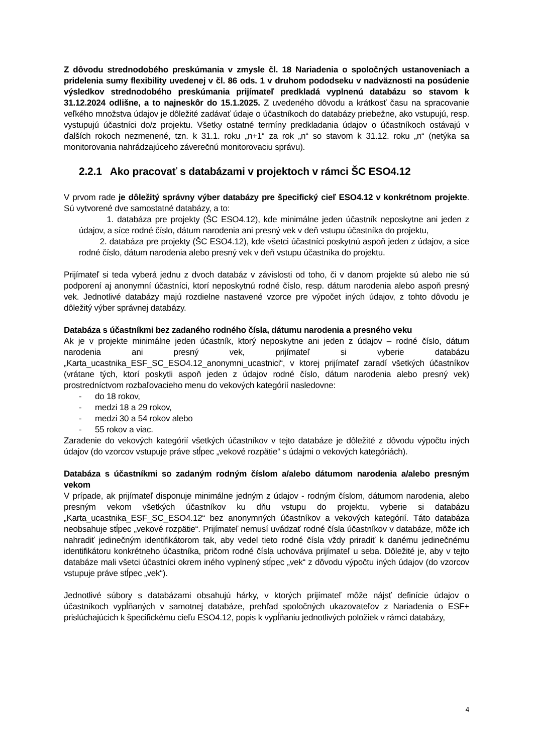Z dôvodu strednodobého preskúmania v zmysle čl. 18 Nariadenia o spoločných ustanoveniach a pridelenia sumy flexibility uvedenej v čl. 86 ods. 1 v druhom pododseku v nadväznosti na posúdenie výsledkov strednodobého preskúmania prijímateľ predkladá vyplnenú databázu so stavom k 31.12.2024 odlišne, a to najneskôr do 15.1.2025. Z uvedeného dôvodu a krátkosť času na spracovanie veľkého množstva údajov je dôležité zadávať údaje o účastníkoch do databázy priebežne, ako vstupujú, resp. vystupujú účastníci do/z projektu. Všetky ostatné termíny predkladania údajov o účastníkoch ostávajú v ďalších rokoch nezmenené, tzn. k 31.1. roku „n+1“ za rok „n“ so stavom k 31.12. roku „n“ (netýka sa monitorovania nahrádzajúceho záverečnú monitorovaciu správu).
2.2.1 Ako pracovať s databázami v projektoch v rámci ŠC ESO4.12
V prvom rade je dôležitý správny výber databázy pre špecifický cieľ ESO4.12 v konkrétnom projekte. Sú vytvorené dve samostatné databázy, a to:
1. databáza pre projekty (ŠC ESO4.12), kde minimálne jeden účastník neposkytne ani jeden z údajov, a síce rodné číslo, dátum narodenia ani presný vek v deň vstupu účastníka do projektu,
2. databáza pre projekty (ŠC ESO4.12), kde všetci účastníci poskytnú aspoň jeden z údajov, a síce rodné číslo, dátum narodenia alebo presný vek v deň vstupu účastníka do projektu.
Prijímateľ si teda vyberá jednu z dvoch databáz v závislosti od toho, či v danom projekte sú alebo nie sú podporení aj anonymní účastníci, ktorí neposkytnú rodné číslo, resp. dátum narodenia alebo aspoň presný vek. Jednotlivé databázy majú rozdielne nastavené vzorce pre výpočet iných údajov, z tohto dôvodu je dôležitý výber správnej databázy.
Databáza s účastníkmi bez zadaného rodného čísla, dátumu narodenia a presného veku
Ak je v projekte minimálne jeden účastník, ktorý neposkytne ani jeden z údajov – rodné číslo, dátum narodenia ani presný vek, prijímateľ si vyberie databázu „Karta_ucastnika_ESF_SC_ESO4.12_anonymni_ucastnici“, v ktorej prijímateľ zaradí všetkých účastníkov (vrátane tých, ktorí poskytli aspoň jeden z údajov rodné číslo, dátum narodenia alebo presný vek) prostredníctvom rozbaľovacieho menu do vekových kategórií nasledovne:
- do 18 rokov,
- medzi 18 a 29 rokov,
- medzi 30 a 54 rokov alebo
- 55 rokov a viac.
Zaradenie do vekových kategórií všetkých účastníkov v tejto databáze je dôležité z dôvodu výpočtu iných údajov (do vzorcov vstupuje práve stĺpec „vekové rozpätie“ s údajmi o vekových kategóriách).
Databáza s účastníkmi so zadaným rodným číslom a/alebo dátumom narodenia a/alebo presným vekom
V prípade, ak prijímateľ disponuje minimálne jedným z údajov - rodným číslom, dátumom narodenia, alebo presným vekom všetkých účastníkov ku dňu vstupu do projektu, vyberie si databázu „Karta_ucastnika_ESF_SC_ESO4.12“ bez anonymných účastníkov a vekových kategórií. Táto databáza neobsahuje stĺpec „vekové rozpätie“. Prijímateľ nemusí uvádzať rodné čísla účastníkov v databáze, môže ich nahradiť jedinečným identifikátorom tak, aby vedel tieto rodné čísla vždy priradiť k danému jedinečnému identifikátoru konkrétneho účastníka, pričom rodné čísla uchováva prijímateľ u seba. Dôležité je, aby v tejto databáze mali všetci účastníci okrem iného vyplnený stĺpec „vek“ z dôvodu výpočtu iných údajov (do vzorcov vstupuje práve stĺpec „vek“).
Jednotlivé súbory s databázami obsahujú hárky, v ktorých prijímateľ môže nájsť definície údajov o účastníkoch vypĺňaných v samotnej databáze, prehľad spoločných ukazovateľov z Nariadenia o ESF+ prislúchajúcich k špecifickému cieľu ESO4.12, popis k vypĺňaniu jednotlivých položiek v rámci databázy,
4